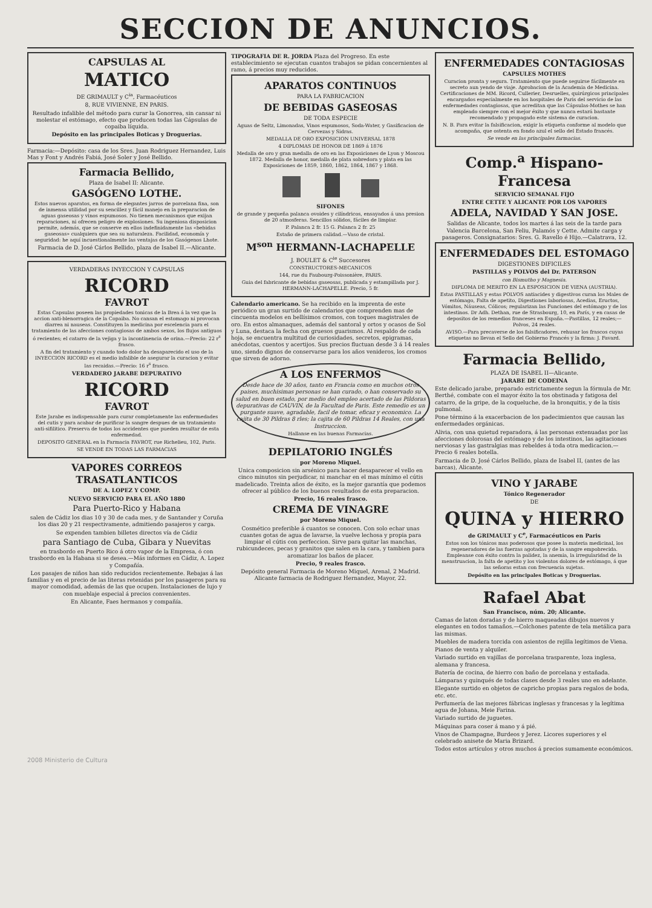SECCION DE ANUNCIOS.
CAPSULAS AL
MATICO
DE GRIMAULT y C<sup>ia</sup>, Farmacéuticos
8, RUE VIVIENNE, EN PARIS.
Resultado infalible del método para curar la Gonorrea, sin cansar ni molestar el estómago, efecto que producen todas las Cápsulas de copaiba líquida.
Depósito en las principales Boticas y Droguerias.
Farmacia:—Depósito: casa de los Sres. Juan Rodriguez Hernandez, Luis Mas y Font y Andrés Fabiá, José Soler y José Bellido.
Farmacia Bellido,
Plaza de Isabel II: Alicante.
GASÓGENO LOTHE.
Estos nuevos aparatos, en forma de elegantes jarros de porcelana fina, son de inmensa utilidad por su sencillez y fácil manejo en la preparacion de aguas gaseosas y vinos espumosos. No tienen mecanismos que exijan reparaciones, ni ofrecen peligro de explosiones. Su ingeniosa disposicion permite, además, que se conserve en ellos indefinidamente las «bebidas gaseosas» cualquiera que sea su naturaleza. Facilidad, economía y seguridad: he aquí incuestionalmente las ventajas de los Gasógenos Lhote.
Farmacia de D. José Cárlos Bellido, plaza de Isabel II.—Alicante.
VERDADERAS INYECCION Y CAPSULAS
RICORD
FAVROT
Estas Capsulas poseen las propiedades tonicas de la Brea á la vez que la accion anti-blenorragica de la Copaiba. No cansan el estomago ni provocan diarrea ni nauseas. Constituyen la medicina por escelencia para el tratamiento de las afecciones contagiosas de ambos sexos, los flujos antiguos ó recientes; el catarro de la vejiga y la incontinencia de orina.—Precio: 22 r<sup>s</sup> frasco.
A fin del tratamiento y cuando todo dolor ha desaparecido el uso de la INYECCION RICORD es el medio infalible de asegurar la curacion y evitar las recaidas.—Precio: 16 r<sup>s</sup> frasco.
VERDADERO JARABE DEPURATIVO
RICORD
FAVROT
Este Jarabe es indispensable para curar completamente las enfermedades del cutis y para acabar de purificar la sangre despues de un tratamiento anti-sifilitico. Preserva de todos los accidentes que pueden resultar de esta enfermedad.
DEPOSITO GENERAL en la Farmacia FAVROT, rue Richelieu, 102, Paris.
SE VENDE EN TODAS LAS FARMACIAS
VAPORES CORREOS TRASATLANTICOS
DE A. LOPEZ Y COMP.
NUEVO SERVICIO PARA EL AÑO 1880
Para Puerto-Rico y Habana
salen de Cádiz los dias 10 y 30 de cada mes, y de Santander y Coruña los dias 20 y 21 respectivamente, admitiendo pasajeros y carga.
Se expenden tambien billetes directos vía de Cádiz
para Santiago de Cuba, Gibara y Nuevitas
en trasbordo en Puerto Rico á otro vapor de la Empresa, ó con trasbordo en la Habana si se desea.—Más informes en Cádiz, A. Lopez y Compañía.
Los pasajes de niños han sido reducidos recientemente. Rebajas á las familias y en el precio de las literas retenidas por los pasageros para su mayor comodidad, además de las que ocupen. Instalaciones de lujo y con mueblaje especial á precios convenientes.
En Alicante, Faes hermanos y compañía.
TIPOGRAFIA DE R. JORDA Plaza del Progreso. En este establecimiento se ejecutan cuantos trabajos se pidan concernientes al ramo, á precios muy reducidos.
APARATOS CONTINUOS
PARA LA FABRICACION
DE BEBIDAS GASEOSAS
DE TODA ESPECIE
Aguas de Seltz, Limonadas, Vinos espumosos, Soda-Water, y Gasificacion de Cervezas y Sidras.
MEDALLA DE ORO EXPOSICION UNIVERSAL 1878
4 DIPLOMAS DE HONOR DE 1869 á 1876
Medalla de oro y gran medalla de oro en las Exposiciones de Lyon y Moscou 1872. Medalla de honor, medalla de plata sobredora y plata en las Exposiciones de 1859, 1860, 1862, 1864, 1867 y 1868.
SIFONES
de grande y pequeña palanca ovoides y cilíndricos, ensayados á una presion de 20 atmosferas. Sencillos sólidos, fáciles de limpiar.
P. Palanca 2 fr. 15 G. Palanca 2 fr. 25
Estaño de primera calidad.—Vaso de cristal.
M<sup>son</sup> HERMANN-LACHAPELLE
J. BOULET & C<sup>ie</sup> Succesores
CONSTRUCTORES-MECANICOS
144, rue du Faubourg-Poissonière, PARIS.
Guia del fabricante de bebidas gaseosas, publicada y estampillada por J. HERMANN-LACHAPELLE. Precio, 5 fr.
Calendario americano. Se ha recibido en la imprenta de este periódico un gran surtido de calendarios que comprenden mas de cincuenta modelos en bellísimos cromos, con toques magistrales de oro. En estos almanaques, además del santoral y ortos y ocasos de Sol y Luna, destaca la fecha con gruesos guarismos. Al respaldo de cada hoja, se encuentra multitud de curiosidades, secretos, epigramas, anécdotas, cuentos y acertijos. Sus precios fluctuan desde 3 á 14 reales uno, siendo dignos de conservarse para los años venideros, los cromos que sirven de adorno.
A LOS ENFERMOS
Desde hace de 30 años, tanto en Francia como en muchos otros paises, muchisimas personas se han curado, o han conservado su salud en buen estado, por medio del empleo acertado de las Pildoras depurativas de CAUVIN, de la Facultad de Paris. Este remedio es un purgante suave, agradable, facil de tomar, eficaz y economico. La cajita de 30 Pildras 8 rles; la cajita de 60 Pildras 14 Reales, con una Instruccion.
Hallanse en las buenas Farmacias.
DEPILATORIO INGLÉS
por Moreno Miquel.
Unica composicion sin arsénico para hacer desaparecer el vello en cinco minutos sin perjudicar, ni manchar en el mas mínimo el cútis madelicado. Treinta años de éxito, es la mejor garantía que podemos ofrecer al público de los buenos resultados de esta preparacion.
Precio, 16 reales frasco.
CREMA DE VINAGRE
por Moreno Miquel.
Cosmético preferible á cuantos se conocen. Con solo echar unas cuantes gotas de agua de lavarse, la vuelve lechosa y propia para limpiar el cútis con perfeccion. Sirve para quitar las manchas, rubicundeces, pecas y granitos que salen en la cara, y tambien para aromatizar los baños de placer.
Precio, 9 reales frasco.
Depósito general Farmacia de Moreno Miquel, Arenal, 2 Madrid. Alicante farmacia de Rodriguez Hernandez, Mayor, 22.
ENFERMEDADES CONTAGIOSAS
CAPSULES MOTHES
Curacion pronta y segura. Tratamiento que puede seguirse fácilmente en secreto aun yendo de viaje. Aprobacion de la Academia de Medicina. Certificaciones de MM. Ricord, Cullerier, Desruelles, quirúrgicos principales encargados especialmente en los hospitales de Paris del servicio de las enfermedades contagiosas, que acreditan que las Cápsulas-Mothes se han empleado siempre con el mejor éxito y que nunca estará bastante recomendado y propagado este sistema de curacion.
N. B. Para evitar la falsificacion, exigir la etiqueta conforme al modelo que acompaña, que ostenta en fondo azul el sello del Estado francés.
Se vende en las principales farmacias.
Comp.<sup>a</sup> Hispano-Francesa
SERVICIO SEMANAL FIJO
ENTRE CETTE Y ALICANTE POR LOS VAPORES
ADELA, NAVIDAD Y SAN JOSE.
Salidas de Alicante, todos los martes á las seis de la tarde para Valencia Barcelona, San Feliu, Palamós y Cette. Admite carga y pasageros. Consignatarios: Sres. G. Ravello é Hijo.—Calatrava, 12.
ENFERMEDADES DEL ESTOMAGO
DIGESTIONES DIFICILES
PASTILLAS y POLVOS del Dr. PATERSON
con Bismutho y Magnesia.
DIPLOMA DE MERITO EN LA ESPOSICION DE VIENA (AUSTRIA).
Estas PASTILLAS y estas POLVOS antiacides y digestivos curan los Males de estómago, Falta de apetito, Digestiones laboriosas, Acedias, Eructos, Vómitos, Náuseas, Cólicos; regularizan las Funciones del estómago y de los intestinos. Dr Adh. Dethan, rue de Strasbourg, 10, en París, y en casas de depositos de los remedios franceses en España.—Pastillas, 12 reales;—Polvos, 24 reales.
AVISO.—Para precaverse de los falsificadores, rehusar los frascos cuyas etiquetas no llevan el Sello del Gobierno Francés y la firma: J. Favard.
Farmacia Bellido,
PLAZA DE ISABEL II—Alicante.
JARABE DE CODEINA
Este delicado jarabe, preparado estrictamente segun la fórmula de Mr. Berthé, combate con el mayor éxito la tos obstinada y fatigosa del catarro, de la gripe, de la coqueluche, de la bronquitis, y de la tísis pulmonal.
Pone término á la exacerbacion de los padecimientos que causan las enfermedades orgánicas.
Alivia, con una quietud reparadora, á las personas extenuadas por las afecciones dolorosas del estómago y de los intestinos, las agitaciones nerviosas y las gastralgias mas rebeldes á toda otra medicacion.—Precio 6 reales botella.
Farmacia de D. José Cárlos Bellido, plaza de Isabel II, (antes de las barcas), Alicante.
VINO Y JARABE
Tónico Regenerador
DE
QUINA y HIERRO
de GRIMAULT y C<sup>e</sup>, Farmacéuticos en Paris
Estos son los tónicos mas poderosos que posee la materia medicinal, los regeneradores de las fuerzas agotadas y de la sangre empobrecida. Empleanse con éxito contra la palidez, la anemia, la irregularidad de la menstruacion, la falta de apetito y los violentos dolores de estómago, á que las señoras estan con frecuencia sujetas.
Depósito en las principales Boticas y Droguerias.
Rafael Abat
San Francisco, núm. 20; Alicante.
Camas de laton doradas y de hierro maqueadas dibujos nuevos y elegantes en todos tamaños.—Colchones patente de tela metálica para las mismas.
Muebles de madera torcida con asientos de rejilla legítimos de Viena.
Pianos de venta y alquiler.
Variado surtido en vajillas de porcelana trasparente, loza inglesa, alemana y francesa.
Batería de cocina, de hierro con baño de porcelana y estañada.
Lámparas y quinqués de todas clases desde 3 reales uno en adelante.
Elegante surtido en objetos de capricho propias para regalos de boda, etc. etc.
Perfumería de las mejores fábricas inglesas y francesas y la legítima agua de Johana, Meie Farina.
Variado surtido de juguetes.
Máquinas para coser á mano y á pié.
Vinos de Champagne, Burdeos y Jerez. Licores superiores y el celebrado anisete de Maria Brizard.
Todos estos artículos y otros muchos á precios sumamente económicos.
2008 Ministerio de Cultura